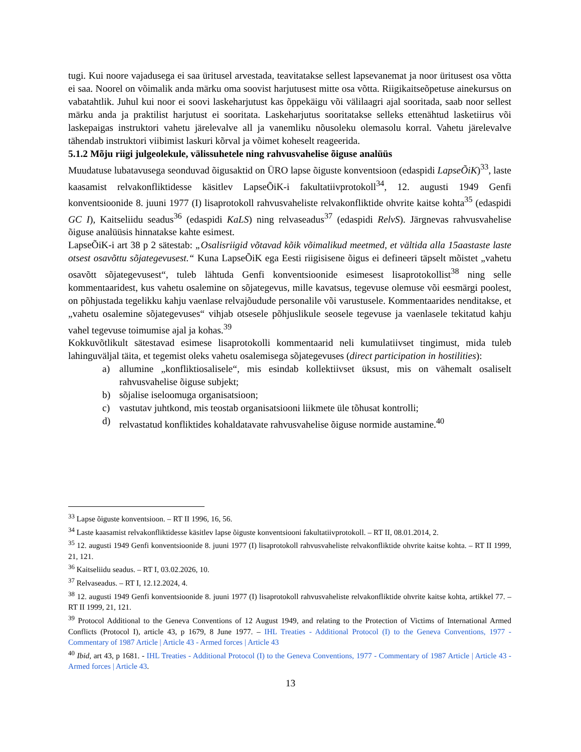tugi. Kui noore vajadusega ei saa üritusel arvestada, teavitatakse sellest lapsevanemat ja noor üritusest osa võtta ei saa. Noorel on võimalik anda märku oma soovist harjutusest mitte osa võtta. Riigikaitseõpetuse ainekursus on vabatahtlik. Juhul kui noor ei soovi laskeharjutust kas õppekäigu või välilaagri ajal sooritada, saab noor sellest märku anda ja praktilist harjutust ei sooritata. Laskeharjutus sooritatakse selleks ettenähtud lasketiirus või laskepaigas instruktori vahetu järelevalve all ja vanemliku nõusoleku olemasolu korral. Vahetu järelevalve tähendab instruktori viibimist laskuri kõrval ja võimet koheselt reageerida.
5.1.2 Mõju riigi julgeolekule, välissuhetele ning rahvusvahelise õiguse analüüs
Muudatuse lubatavusega seonduvad õigusaktid on ÜRO lapse õiguste konventsioon (edaspidi LapseÕiK)<sup>33</sup>, laste kaasamist relvakonfliktidesse käsitlev LapseÕiK-i fakultatiivprotokoll<sup>34</sup>, 12. augusti 1949 Genfi konventsioonide 8. juuni 1977 (I) lisaprotokoll rahvusvaheliste relvakonfliktide ohvrite kaitse kohta<sup>35</sup> (edaspidi GC I), Kaitseliidu seadus<sup>36</sup> (edaspidi KaLS) ning relvaseadus<sup>37</sup> (edaspidi RelvS). Järgnevas rahvusvahelise õiguse analüüsis hinnatakse kahte esimest.
LapseÕiK-i art 38 p 2 sätestab: „Osalisriigid võtavad kõik võimalikud meetmed, et vältida alla 15aastaste laste otsest osavõttu sõjategevusest.“ Kuna LapseÕiK ega Eesti riigisisene õigus ei defineeri täpselt mõistet „vahetu osavõtt sõjategevusest“, tuleb lähtuda Genfi konventsioonide esimesest lisaprotokollist<sup>38</sup> ning selle kommentaaridest, kus vahetu osalemine on sõjategevus, mille kavatsus, tegevuse olemuse või eesmärgi poolest, on põhjustada tegelikku kahju vaenlase relvajõudude personalile või varustusele. Kommentaarides nenditakse, et „vahetu osalemine sõjategevuses“ vihjab otsesele põhjuslikule seosele tegevuse ja vaenlasele tekitatud kahju vahel tegevuse toimumise ajal ja kohas.<sup>39</sup>
Kokkuvõtlikult sätestavad esimese lisaprotokolli kommentaarid neli kumulatiivset tingimust, mida tuleb lahinguväljal täita, et tegemist oleks vahetu osalemisega sõjategevuses (direct participation in hostilities):
a) allumine „konfliktiosalisele“, mis esindab kollektiivset üksust, mis on vähemalt osaliselt rahvusvahelise õiguse subjekt;
b) sõjalise iseloomuga organisatsioon;
c) vastutav juhtkond, mis teostab organisatsiooni liikmete üle tõhusat kontrolli;
d) relvastatud konfliktides kohaldatavate rahvusvahelise õiguse normide austamine.<sup>40</sup>
<sup>33</sup> Lapse õiguste konventsioon. – RT II 1996, 16, 56.
<sup>34</sup> Laste kaasamist relvakonfliktidesse käsitlev lapse õiguste konventsiooni fakultatiivprotokoll. – RT II, 08.01.2014, 2.
<sup>35</sup> 12. augusti 1949 Genfi konventsioonide 8. juuni 1977 (I) lisaprotokoll rahvusvaheliste relvakonfliktide ohvrite kaitse kohta. – RT II 1999, 21, 121.
<sup>36</sup> Kaitseliidu seadus. – RT I, 03.02.2026, 10.
<sup>37</sup> Relvaseadus. – RT I, 12.12.2024, 4.
<sup>38</sup> 12. augusti 1949 Genfi konventsioonide 8. juuni 1977 (I) lisaprotokoll rahvusvaheliste relvakonfliktide ohvrite kaitse kohta, artikkel 77. – RT II 1999, 21, 121.
<sup>39</sup> Protocol Additional to the Geneva Conventions of 12 August 1949, and relating to the Protection of Victims of International Armed Conflicts (Protocol I), article 43, p 1679, 8 June 1977. – IHL Treaties - Additional Protocol (I) to the Geneva Conventions, 1977 - Commentary of 1987 Article | Article 43 - Armed forces | Article 43
<sup>40</sup> Ibid, art 43, p 1681. - IHL Treaties - Additional Protocol (I) to the Geneva Conventions, 1977 - Commentary of 1987 Article | Article 43 - Armed forces | Article 43.
13